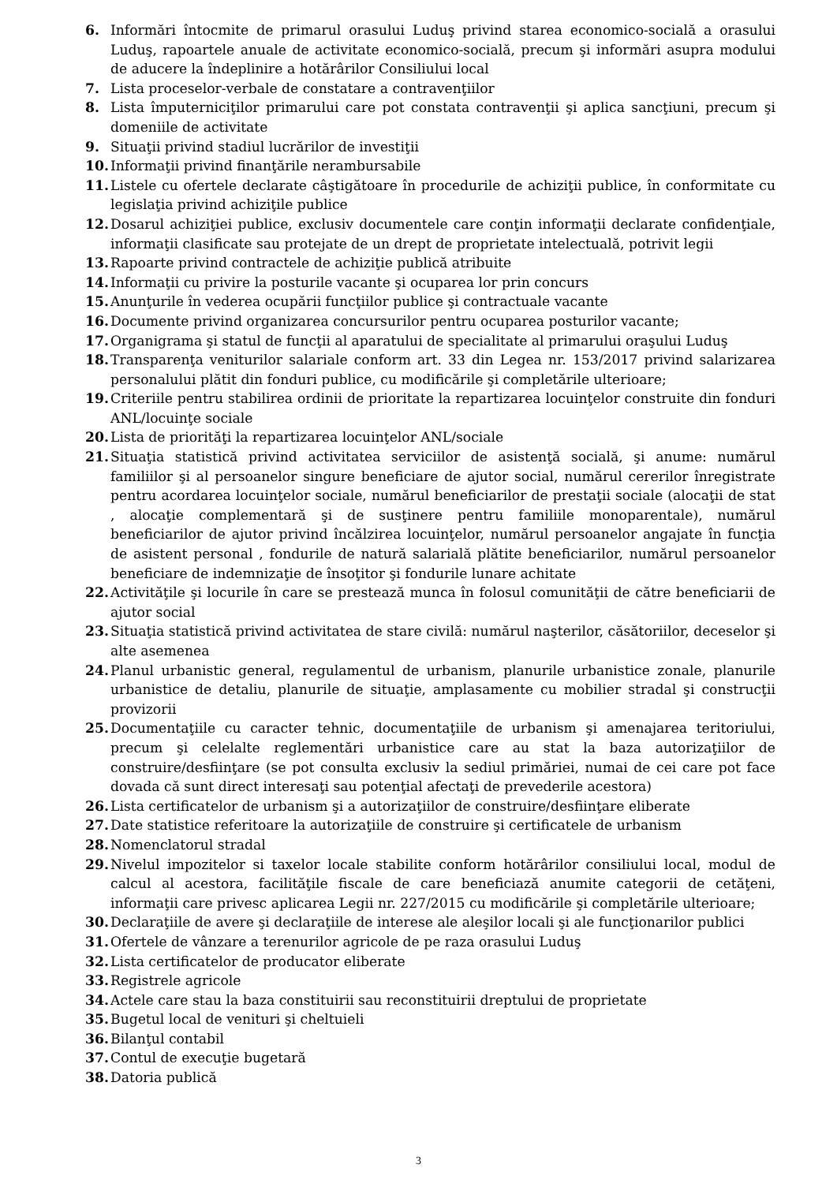6. Informări întocmite de primarul orasului Luduş privind starea economico-socială a orasului Luduş, rapoartele anuale de activitate economico-socială, precum şi informări asupra modului de aducere la îndeplinire a hotărârilor Consiliului local
7. Lista proceselor-verbale de constatare a contravenţiilor
8. Lista împuterniciţilor primarului care pot constata contravenţii şi aplica sancţiuni, precum şi domeniile de activitate
9. Situaţii privind stadiul lucrărilor de investiţii
10. Informaţii privind finanţările nerambursabile
11. Listele cu ofertele declarate câştigătoare în procedurile de achiziţii publice, în conformitate cu legislaţia privind achiziţile publice
12. Dosarul achiziţiei publice, exclusiv documentele care conţin informaţii declarate confidenţiale, informaţii clasificate sau protejate de un drept de proprietate intelectuală, potrivit legii
13. Rapoarte privind contractele de achiziţie publică atribuite
14. Informaţii cu privire la posturile vacante şi ocuparea lor prin concurs
15. Anunţurile în vederea ocupării funcţiilor publice şi contractuale vacante
16. Documente privind organizarea concursurilor pentru ocuparea posturilor vacante;
17. Organigrama şi statul de funcţii al aparatului de specialitate al primarului oraşului Luduş
18. Transparenţa veniturilor salariale conform art. 33 din Legea nr. 153/2017 privind salarizarea personalului plătit din fonduri publice, cu modificările şi completările ulterioare;
19. Criteriile pentru stabilirea ordinii de prioritate la repartizarea locuinţelor construite din fonduri ANL/locuinţe sociale
20. Lista de priorităţi la repartizarea locuinţelor ANL/sociale
21. Situaţia statistică privind activitatea serviciilor de asistenţă socială, şi anume: numărul familiilor şi al persoanelor singure beneficiare de ajutor social, numărul cererilor înregistrate pentru acordarea locuinţelor sociale, numărul beneficiarilor de prestaţii sociale (alocaţii de stat , alocaţie complementară şi de susţinere pentru familiile monoparentale), numărul beneficiarilor de ajutor privind încălzirea locuinţelor, numărul persoanelor angajate în funcţia de asistent personal , fondurile de natură salarială plătite beneficiarilor, numărul persoanelor beneficiare de indemnizaţie de însoţitor şi fondurile lunare achitate
22. Activităţile şi locurile în care se prestează munca în folosul comunităţii de către beneficiarii de ajutor social
23. Situaţia statistică privind activitatea de stare civilă: numărul naşterilor, căsătoriilor, deceselor şi alte asemenea
24. Planul urbanistic general, regulamentul de urbanism, planurile urbanistice zonale, planurile urbanistice de detaliu, planurile de situaţie, amplasamente cu mobilier stradal şi construcţii provizorii
25. Documentaţiile cu caracter tehnic, documentaţiile de urbanism şi amenajarea teritoriului, precum şi celelalte reglementări urbanistice care au stat la baza autorizaţiilor de construire/desfiinţare (se pot consulta exclusiv la sediul primăriei, numai de cei care pot face dovada că sunt direct interesaţi sau potenţial afectaţi de prevederile acestora)
26. Lista certificatelor de urbanism şi a autorizaţiilor de construire/desfiinţare eliberate
27. Date statistice referitoare la autorizaţiile de construire şi certificatele de urbanism
28. Nomenclatorul stradal
29. Nivelul impozitelor si taxelor locale stabilite conform hotărârilor consiliului local, modul de calcul al acestora, facilităţile fiscale de care beneficiază anumite categorii de cetăţeni, informaţii care privesc aplicarea Legii nr. 227/2015 cu modificările şi completările ulterioare;
30. Declaraţiile de avere şi declaraţiile de interese ale aleşilor locali şi ale funcţionarilor publici
31. Ofertele de vânzare a terenurilor agricole de pe raza orasului Luduş
32. Lista certificatelor de producator eliberate
33. Registrele agricole
34. Actele care stau la baza constituirii sau reconstituirii dreptului de proprietate
35. Bugetul local de venituri şi cheltuieli
36. Bilanţul contabil
37. Contul de execuţie bugetară
38. Datoria publică
3